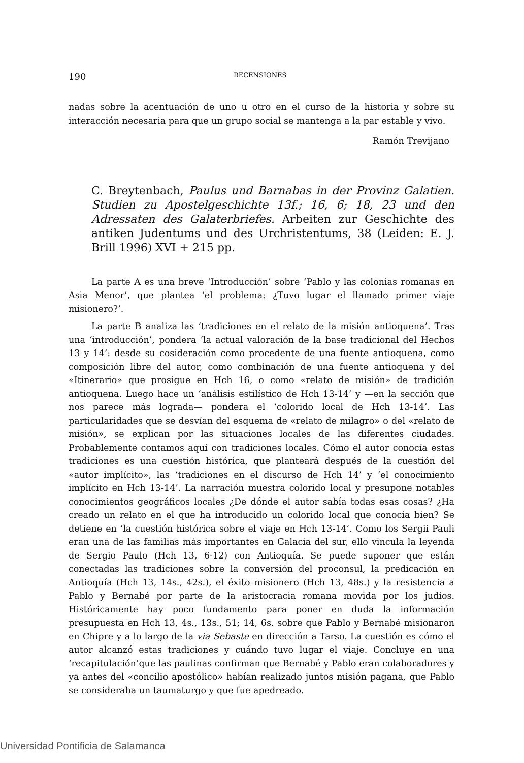190 RECENSIONES
nadas sobre la acentuación de uno u otro en el curso de la historia y sobre su interacción necesaria para que un grupo social se mantenga a la par estable y vivo.
Ramón Trevijano
C. Breytenbach, Paulus und Barnabas in der Provinz Galatien. Studien zu Apostelgeschichte 13f.; 16, 6; 18, 23 und den Adressaten des Galaterbriefes. Arbeiten zur Geschichte des antiken Judentums und des Urchristentums, 38 (Leiden: E. J. Brill 1996) XVI + 215 pp.
La parte A es una breve ‘Introducción’ sobre ‘Pablo y las colonias romanas en Asia Menor’, que plantea ‘el problema: ¿Tuvo lugar el llamado primer viaje misionero?’.
La parte B analiza las ‘tradiciones en el relato de la misión antioquena’. Tras una ‘introducción’, pondera ‘la actual valoración de la base tradicional del Hechos 13 y 14’: desde su cosideración como procedente de una fuente antioquena, como composición libre del autor, como combinación de una fuente antioquena y del «Itinerario» que prosigue en Hch 16, o como «relato de misión» de tradición antioquena. Luego hace un ‘análisis estilístico de Hch 13-14’ y —en la sección que nos parece más lograda— pondera el ‘colorido local de Hch 13-14’. Las particularidades que se desvían del esquema de «relato de milagro» o del «relato de misión», se explican por las situaciones locales de las diferentes ciudades. Probablemente contamos aquí con tradiciones locales. Cómo el autor conocía estas tradiciones es una cuestión histórica, que planteará después de la cuestión del «autor implícito», las ‘tradiciones en el discurso de Hch 14’ y ‘el conocimiento implícito en Hch 13-14’. La narración muestra colorido local y presupone notables conocimientos geográficos locales ¿De dónde el autor sabía todas esas cosas? ¿Ha creado un relato en el que ha introducido un colorido local que conocía bien? Se detiene en ‘la cuestión histórica sobre el viaje en Hch 13-14’. Como los Sergii Pauli eran una de las familias más importantes en Galacia del sur, ello vincula la leyenda de Sergio Paulo (Hch 13, 6-12) con Antioquía. Se puede suponer que están conectadas las tradiciones sobre la conversión del proconsul, la predicación en Antioquía (Hch 13, 14s., 42s.), el éxito misionero (Hch 13, 48s.) y la resistencia a Pablo y Bernabé por parte de la aristocracia romana movida por los judíos. Históricamente hay poco fundamento para poner en duda la información presupuesta en Hch 13, 4s., 13s., 51; 14, 6s. sobre que Pablo y Bernabé misionaron en Chipre y a lo largo de la via Sebaste en dirección a Tarso. La cuestión es cómo el autor alcanzó estas tradiciones y cuándo tuvo lugar el viaje. Concluye en una ‘recapitulación’que las paulinas confirman que Bernabé y Pablo eran colaboradores y ya antes del «concilio apostólico» habían realizado juntos misión pagana, que Pablo se consideraba un taumaturgo y que fue apedreado.
Universidad Pontificia de Salamanca